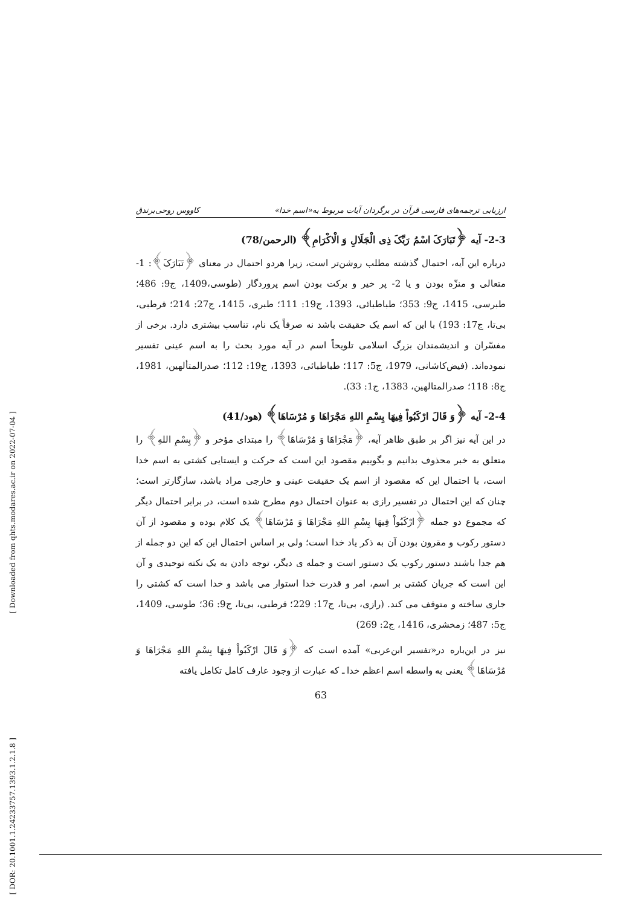ارزیابی ترجمه‌های فارسی قرآن در برگردان آیات مربوط به«اسم خدا» کاووس روحی‌برندق
2-3- آیه ﴿تَبَارَکَ اسْمُ رَبِّکَ ذِی الْجَلَالِ وَ الْاکْرَامِ﴾ (الرحمن/78)
درباره این آیه، احتمال گذشته مطلب روشن‌تر است، زیرا هردو احتمال در معنای ﴿تَبَارَکَ﴾: 1- متعالی و منزّه بودن و یا 2- پر خیر و برکت بودن اسم پروردگار (طوسی،1409، ج9: 486؛ طبرسی، 1415، ج9: 353؛ طباطبائی، 1393، ج19: 111؛ طبری، 1415، ج27: 214؛ قرطبی، بی‌تا، ج17: 193) با این که اسم یک حقیقت باشد نه صرفاً یک نام، تناسب بیشتری دارد. برخی از مفسّران و اندیشمندان بزرگ اسلامی تلویحاً اسم در آیه مورد بحث را به اسم عینی تفسیر نموده‌اند. (فیض‌کاشانی، 1979، ج5: 117؛ طباطبائی، 1393، ج19: 112؛ صدرالمتألهین، 1981، ج8: 118؛ صدرالمتالهین، 1383، ج1: 33).
2-4- آیه ﴿وَ قَالَ ارْکَبُواْ فِیهَا بِسْمِ اللهِ مَجْرَاهَا وَ مُرْسَاهَا﴾ (هود/41)
در این آیه نیز اگر بر طبق ظاهر آیه، ﴿مَجْرَاهَا وَ مُرْسَاهَا﴾ را مبتدای مؤخر و ﴿بِسْمِ اللهِ﴾ را متعلق به خبر محذوف بدانیم و بگوییم مقصود این است که حرکت و ایستایی کشتی به اسم خدا است، با احتمال این که مقصود از اسم یک حقیقت عینی و خارجی مراد باشد، سازگارتر است؛ چنان که این احتمال در تفسیر رازی به عنوان احتمال دوم مطرح شده است، در برابر احتمال دیگر که مجموع دو جمله ﴿ارْکَبُواْ فِیهَا بِسْمِ اللهِ مَجْرَاهَا وَ مُرْسَاهَا﴾ یک کلام بوده و مقصود از آن دستور رکوب و مقرون بودن آن به ذکر یاد خدا است؛ ولی بر اساس احتمال این که این دو جمله از هم جدا باشند دستور رکوب یک دستور است و جمله ی دیگر، توجه دادن به یک نکته توحیدی و آن این است که جریان کشتی بر اسم، امر و قدرت خدا استوار می باشد و خدا است که کشتی را جاری ساخته و متوقف می کند. (رازی، بی‌تا، ج17: 229؛ قرطبی، بی‌تا، ج9: 36؛ طوسی، 1409، ج5: 487؛ زمخشری، 1416، ج2: 269)
نیز در این‌باره در«تفسیر ابن‌عربی» آمده است که ﴿وَ قَالَ ارْکَبُواْ فِیهَا بِسْمِ اللهِ مَجْرَاهَا وَ مُرْسَاهَا﴾ یعنی به واسطه اسم اعظم خدا ـ که عبارت از وجود عارف کامل تکامل یافته
63
[ Downloaded from qhts.modares.ac.ir on 2022-07-04 ]
[ DOR: 20.1001.1.24233757.1393.1.2.1.8 ]